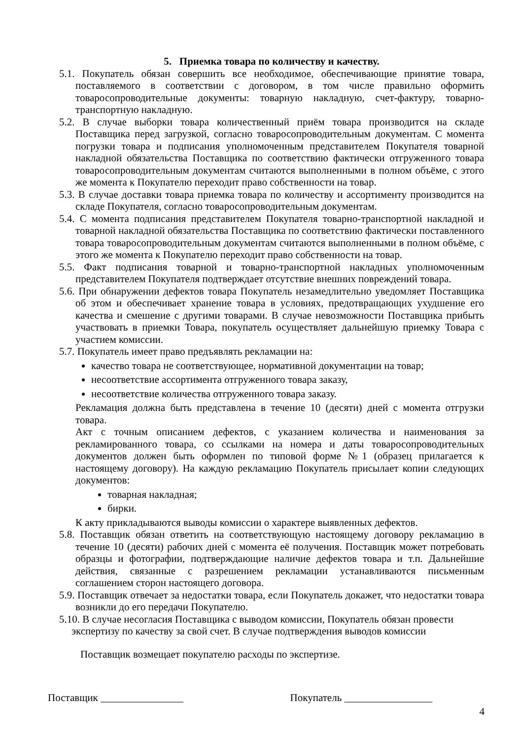5. Приемка товара по количеству и качеству.
5.1. Покупатель обязан совершить все необходимое, обеспечивающие принятие товара, поставляемого в соответствии с договором, в том числе правильно оформить товаросопроводительные документы: товарную накладную, счет-фактуру, товарно-транспортную накладную.
5.2. В случае выборки товара количественный приём товара производится на складе Поставщика перед загрузкой, согласно товаросопроводительным документам. С момента погрузки товара и подписания уполномоченным представителем Покупателя товарной накладной обязательства Поставщика по соответствию фактически отгруженного товара товаросопроводительным документам считаются выполненными в полном объёме, с этого же момента к Покупателю переходит право собственности на товар.
5.3. В случае доставки товара приемка товара по количеству и ассортименту производится на складе Покупателя, согласно товаросопроводительным документам.
5.4. С момента подписания представителем Покупателя товарно-транспортной накладной и товарной накладной обязательства Поставщика по соответствию фактически поставленного товара товаросопроводительным документам считаются выполненными в полном объёме, с этого же момента к Покупателю переходит право собственности на товар.
5.5. Факт подписания товарной и товарно-транспортной накладных уполномоченным представителем Покупателя подтверждает отсутствие внешних повреждений товара.
5.6. При обнаружении дефектов товара Покупатель незамедлительно уведомляет Поставщика об этом и обеспечивает хранение товара в условиях, предотвращающих ухудшение его качества и смешение с другими товарами. В случае невозможности Поставщика прибыть участвовать в приемки Товара, покупатель осуществляет дальнейшую приемку Товара с участием комиссии.
5.7. Покупатель имеет право предъявлять рекламации на:
качество товара не соответствующее, нормативной документации на товар;
несоответствие ассортимента отгруженного товара заказу,
несоответствие количества отгруженного товара заказу.
Рекламация должна быть представлена в течение 10 (десяти) дней с момента отгрузки товара.
Акт с точным описанием дефектов, с указанием количества и наименования за рекламированного товара, со ссылками на номера и даты товаросопроводительных документов должен быть оформлен по типовой форме №1 (образец прилагается к настоящему договору). На каждую рекламацию Покупатель присылает копии следующих документов:
товарная накладная;
бирки.
К акту прикладываются выводы комиссии о характере выявленных дефектов.
5.8. Поставщик обязан ответить на соответствующую настоящему договору рекламацию в течение 10 (десяти) рабочих дней с момента её получения. Поставщик может потребовать образцы и фотографии, подтверждающие наличие дефектов товара и т.п. Дальнейшие действия, связанные с разрешением рекламации устанавливаются письменным соглашением сторон настоящего договора.
5.9. Поставщик отвечает за недостатки товара, если Покупатель докажет, что недостатки товара возникли до его передачи Покупателю.
5.10. В случае несогласия Поставщика с выводом комиссии, Покупатель обязан провести экспертизу по качеству за свой счет. В случае подтверждения выводов комиссии
Поставщик возмещает покупателю расходы по экспертизе.
Поставщик ________________ Покупатель _________________
4